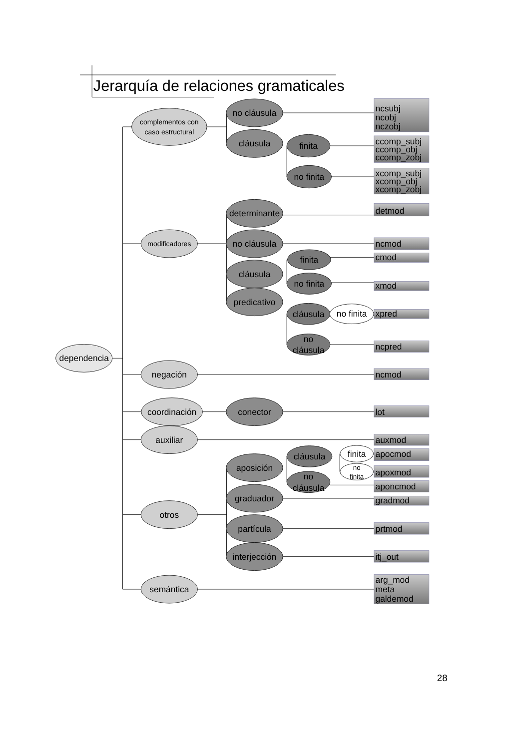Jerarquía de relaciones gramaticales
dependencia
complementos con
caso estructural
modificadores
negación
coordinación
auxiliar
otros
semántica
no cláusula
cláusula
determinante
no cláusula
cláusula
predicativo
conector
aposición
graduador
partícula
interjección
finita
no finita
finita
no finita
cláusula
no
cláusula
cláusula
no
cláusula
no finita
finita
no
finita
ncsubj
ncobj
nczobj
ccomp_subj
ccomp_obj
ccomp_zobj
xcomp_subj
xcomp_obj
xcomp_zobj
detmod
ncmod
cmod
xmod
xpred
ncpred
ncmod
lot
auxmod
apocmod
apoxmod
aponcmod
gradmod
prtmod
itj_out
arg_mod
meta
galdemod
28